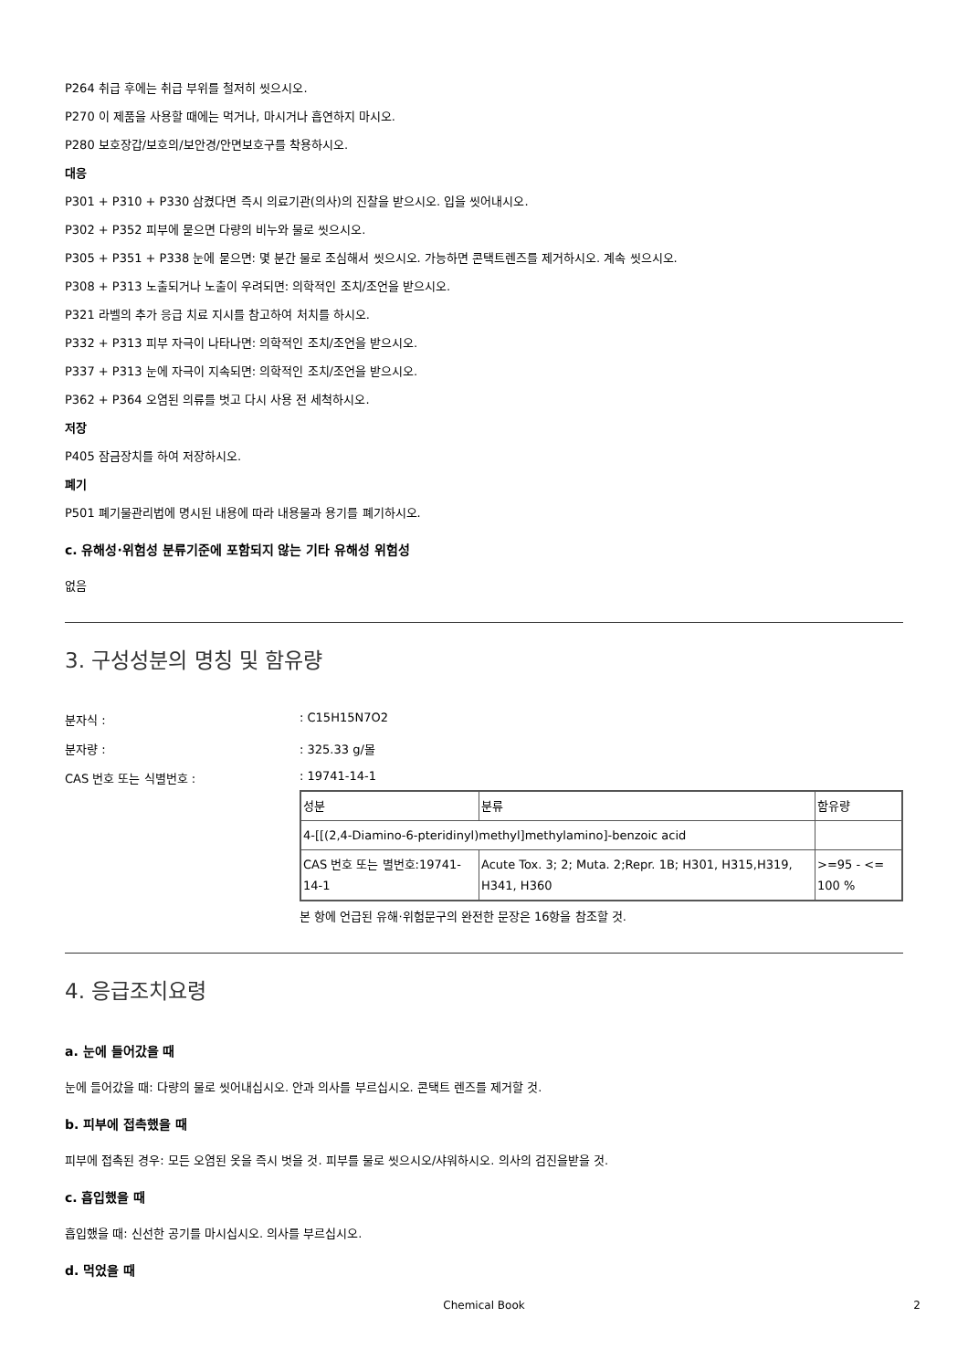P264 취급 후에는 취급 부위를 철저히 씻으시오.
P270 이 제품을 사용할 때에는 먹거나, 마시거나 흡연하지 마시오.
P280 보호장갑/보호의/보안경/안면보호구를 착용하시오.
대응
P301 + P310 + P330 삼켰다면 즉시 의료기관(의사)의 진찰을 받으시오. 입을 씻어내시오.
P302 + P352 피부에 묻으면 다량의 비누와 물로 씻으시오.
P305 + P351 + P338 눈에 묻으면: 몇 분간 물로 조심해서 씻으시오. 가능하면 콘택트렌즈를 제거하시오. 계속 씻으시오.
P308 + P313 노출되거나 노출이 우려되면: 의학적인 조치/조언을 받으시오.
P321 라벨의 추가 응급 치료 지시를 참고하여 처치를 하시오.
P332 + P313 피부 자극이 나타나면: 의학적인 조치/조언을 받으시오.
P337 + P313 눈에 자극이 지속되면: 의학적인 조치/조언을 받으시오.
P362 + P364 오염된 의류를 벗고 다시 사용 전 세척하시오.
저장
P405 잠금장치를 하여 저장하시오.
폐기
P501 폐기물관리법에 명시된 내용에 따라 내용물과 용기를 폐기하시오.
c. 유해성·위험성 분류기준에 포함되지 않는 기타 유해성 위험성
없음
3. 구성성분의 명칭 및 함유량
분자식 :: C15H15N7O2
분자량 :: 325.33 g/몰
CAS 번호 또는 식별번호 :: 19741-14-1
| 성분 | 분류 | 함유량 |
| 4-[[(2,4-Diamino-6-pteridinyl)methyl]methylamino]-benzoic acid | | |
| CAS 번호 또는 별번호:19741-14-1 | Acute Tox. 3; 2; Muta. 2;Repr. 1B; H301, H315,H319, H341, H360 | >=95 - <= 100 % |
본 항에 언급된 유해·위험문구의 완전한 문장은 16항을 참조할 것.
4. 응급조치요령
a. 눈에 들어갔을 때
눈에 들어갔을 때: 다량의 물로 씻어내십시오. 안과 의사를 부르십시오. 콘택트 렌즈를 제거할 것.
b. 피부에 접촉했을 때
피부에 접촉된 경우: 모든 오염된 옷을 즉시 벗을 것. 피부를 물로 씻으시오/샤워하시오. 의사의 검진을받을 것.
c. 흡입했을 때
흡입했을 때: 신선한 공기를 마시십시오. 의사를 부르십시오.
d. 먹었을 때
Chemical Book 2